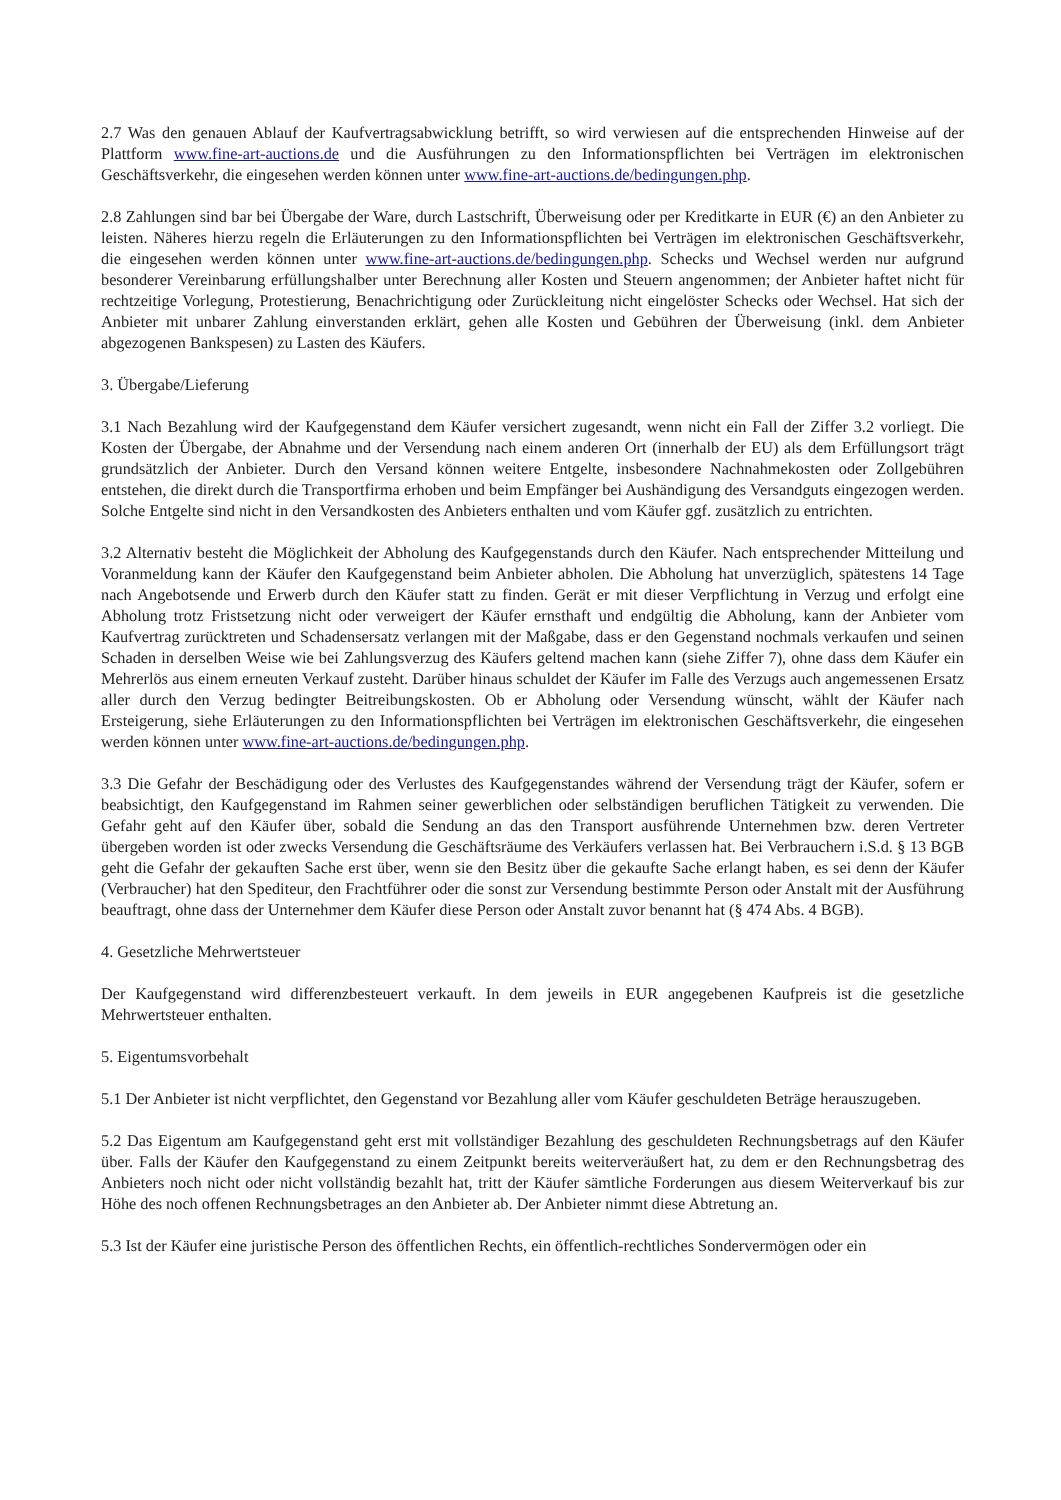2.7 Was den genauen Ablauf der Kaufvertragsabwicklung betrifft, so wird verwiesen auf die entsprechenden Hinweise auf der Plattform www.fine-art-auctions.de und die Ausführungen zu den Informationspflichten bei Verträgen im elektronischen Geschäftsverkehr, die eingesehen werden können unter www.fine-art-auctions.de/bedingungen.php.
2.8 Zahlungen sind bar bei Übergabe der Ware, durch Lastschrift, Überweisung oder per Kreditkarte in EUR (€) an den Anbieter zu leisten. Näheres hierzu regeln die Erläuterungen zu den Informationspflichten bei Verträgen im elektronischen Geschäftsverkehr, die eingesehen werden können unter www.fine-art-auctions.de/bedingungen.php. Schecks und Wechsel werden nur aufgrund besonderer Vereinbarung erfüllungshalber unter Berechnung aller Kosten und Steuern angenommen; der Anbieter haftet nicht für rechtzeitige Vorlegung, Protestierung, Benachrichtigung oder Zurückleitung nicht eingelöster Schecks oder Wechsel. Hat sich der Anbieter mit unbarer Zahlung einverstanden erklärt, gehen alle Kosten und Gebühren der Überweisung (inkl. dem Anbieter abgezogenen Bankspesen) zu Lasten des Käufers.
3. Übergabe/Lieferung
3.1 Nach Bezahlung wird der Kaufgegenstand dem Käufer versichert zugesandt, wenn nicht ein Fall der Ziffer 3.2 vorliegt. Die Kosten der Übergabe, der Abnahme und der Versendung nach einem anderen Ort (innerhalb der EU) als dem Erfüllungsort trägt grundsätzlich der Anbieter. Durch den Versand können weitere Entgelte, insbesondere Nachnahmekosten oder Zollgebühren entstehen, die direkt durch die Transportfirma erhoben und beim Empfänger bei Aushändigung des Versandguts eingezogen werden. Solche Entgelte sind nicht in den Versandkosten des Anbieters enthalten und vom Käufer ggf. zusätzlich zu entrichten.
3.2 Alternativ besteht die Möglichkeit der Abholung des Kaufgegenstands durch den Käufer. Nach entsprechender Mitteilung und Voranmeldung kann der Käufer den Kaufgegenstand beim Anbieter abholen. Die Abholung hat unverzüglich, spätestens 14 Tage nach Angebotsende und Erwerb durch den Käufer statt zu finden. Gerät er mit dieser Verpflichtung in Verzug und erfolgt eine Abholung trotz Fristsetzung nicht oder verweigert der Käufer ernsthaft und endgültig die Abholung, kann der Anbieter vom Kaufvertrag zurücktreten und Schadensersatz verlangen mit der Maßgabe, dass er den Gegenstand nochmals verkaufen und seinen Schaden in derselben Weise wie bei Zahlungsverzug des Käufers geltend machen kann (siehe Ziffer 7), ohne dass dem Käufer ein Mehrerlös aus einem erneuten Verkauf zusteht. Darüber hinaus schuldet der Käufer im Falle des Verzugs auch angemessenen Ersatz aller durch den Verzug bedingter Beitreibungskosten. Ob er Abholung oder Versendung wünscht, wählt der Käufer nach Ersteigerung, siehe Erläuterungen zu den Informationspflichten bei Verträgen im elektronischen Geschäftsverkehr, die eingesehen werden können unter www.fine-art-auctions.de/bedingungen.php.
3.3 Die Gefahr der Beschädigung oder des Verlustes des Kaufgegenstandes während der Versendung trägt der Käufer, sofern er beabsichtigt, den Kaufgegenstand im Rahmen seiner gewerblichen oder selbständigen beruflichen Tätigkeit zu verwenden. Die Gefahr geht auf den Käufer über, sobald die Sendung an das den Transport ausführende Unternehmen bzw. deren Vertreter übergeben worden ist oder zwecks Versendung die Geschäftsräume des Verkäufers verlassen hat. Bei Verbrauchern i.S.d. § 13 BGB geht die Gefahr der gekauften Sache erst über, wenn sie den Besitz über die gekaufte Sache erlangt haben, es sei denn der Käufer (Verbraucher) hat den Spediteur, den Frachtführer oder die sonst zur Versendung bestimmte Person oder Anstalt mit der Ausführung beauftragt, ohne dass der Unternehmer dem Käufer diese Person oder Anstalt zuvor benannt hat (§ 474 Abs. 4 BGB).
4. Gesetzliche Mehrwertsteuer
Der Kaufgegenstand wird differenzbesteuert verkauft. In dem jeweils in EUR angegebenen Kaufpreis ist die gesetzliche Mehrwertsteuer enthalten.
5. Eigentumsvorbehalt
5.1 Der Anbieter ist nicht verpflichtet, den Gegenstand vor Bezahlung aller vom Käufer geschuldeten Beträge herauszugeben.
5.2 Das Eigentum am Kaufgegenstand geht erst mit vollständiger Bezahlung des geschuldeten Rechnungsbetrags auf den Käufer über. Falls der Käufer den Kaufgegenstand zu einem Zeitpunkt bereits weiterveräußert hat, zu dem er den Rechnungsbetrag des Anbieters noch nicht oder nicht vollständig bezahlt hat, tritt der Käufer sämtliche Forderungen aus diesem Weiterverkauf bis zur Höhe des noch offenen Rechnungsbetrages an den Anbieter ab. Der Anbieter nimmt diese Abtretung an.
5.3 Ist der Käufer eine juristische Person des öffentlichen Rechts, ein öffentlich-rechtliches Sondervermögen oder ein